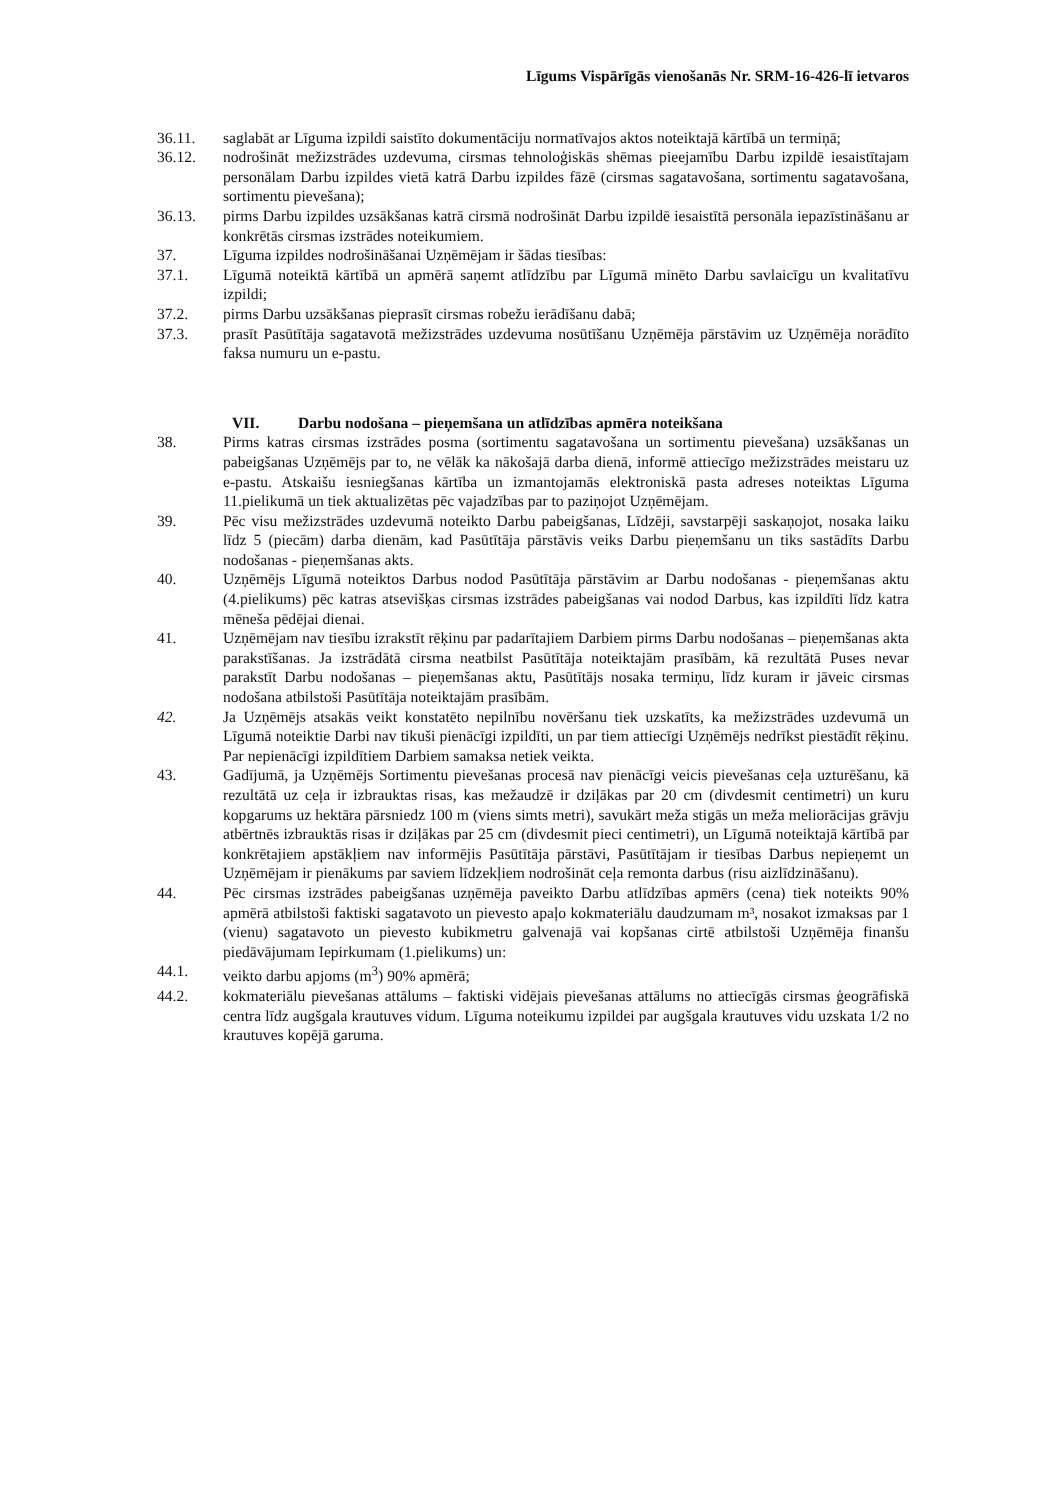Līgums Vispārīgās vienošanās Nr. SRM-16-426-lī ietvaros
36.11. saglabāt ar Līguma izpildi saistīto dokumentāciju normatīvajos aktos noteiktajā kārtībā un termiņā;
36.12. nodrošināt mežizstrādes uzdevuma, cirsmas tehnoloģiskās shēmas pieejamību Darbu izpildē iesaistītajam personālam Darbu izpildes vietā katrā Darbu izpildes fāzē (cirsmas sagatavošana, sortimentu sagatavošana, sortimentu pievešana);
36.13. pirms Darbu izpildes uzsākšanas katrā cirsmā nodrošināt Darbu izpildē iesaistītā personāla iepazīstināšanu ar konkrētās cirsmas izstrādes noteikumiem.
37. Līguma izpildes nodrošināšanai Uzņēmējam ir šādas tiesības:
37.1. Līgumā noteiktā kārtībā un apmērā saņemt atlīdzību par Līgumā minēto Darbu savlaicīgu un kvalitatīvu izpildi;
37.2. pirms Darbu uzsākšanas pieprasīt cirsmas robežu ierādīšanu dabā;
37.3. prasīt Pasūtītāja sagatavotā mežizstrādes uzdevuma nosūtīšanu Uzņēmēja pārstāvim uz Uzņēmēja norādīto faksa numuru un e-pastu.
VII. Darbu nodošana – pieņemšana un atlīdzības apmēra noteikšana
38. Pirms katras cirsmas izstrādes posma (sortimentu sagatavošana un sortimentu pievešana) uzsākšanas un pabeigšanas Uzņēmējs par to, ne vēlāk ka nākošajā darba dienā, informē attiecīgo mežizstrādes meistaru uz e-pastu. Atskaišu iesniegšanas kārtība un izmantojamās elektroniskā pasta adreses noteiktas Līguma 11.pielikumā un tiek aktualizētas pēc vajadzības par to paziņojot Uzņēmējam.
39. Pēc visu mežizstrādes uzdevumā noteikto Darbu pabeigšanas, Līdzēji, savstarpēji saskaņojot, nosaka laiku līdz 5 (piecām) darba dienām, kad Pasūtītāja pārstāvis veiks Darbu pieņemšanu un tiks sastādīts Darbu nodošanas - pieņemšanas akts.
40. Uzņēmējs Līgumā noteiktos Darbus nodod Pasūtītāja pārstāvim ar Darbu nodošanas - pieņemšanas aktu (4.pielikums) pēc katras atsevišķas cirsmas izstrādes pabeigšanas vai nodod Darbus, kas izpildīti līdz katra mēneša pēdējai dienai.
41. Uzņēmējam nav tiesību izrakstīt rēķinu par padarītajiem Darbiem pirms Darbu nodošanas – pieņemšanas akta parakstīšanas. Ja izstrādātā cirsma neatbilst Pasūtītāja noteiktajām prasībām, kā rezultātā Puses nevar parakstīt Darbu nodošanas – pieņemšanas aktu, Pasūtītājs nosaka termiņu, līdz kuram ir jāveic cirsmas nodošana atbilstoši Pasūtītāja noteiktajām prasībām.
42. Ja Uzņēmējs atsakās veikt konstatēto nepilnību novēršanu tiek uzskatīts, ka mežizstrādes uzdevumā un Līgumā noteiktie Darbi nav tikuši pienācīgi izpildīti, un par tiem attiecīgi Uzņēmējs nedrīkst piestādīt rēķinu. Par nepienācīgi izpildītiem Darbiem samaksa netiek veikta.
43. Gadījumā, ja Uzņēmējs Sortimentu pievešanas procesā nav pienācīgi veicis pievešanas ceļa uzturēšanu, kā rezultātā uz ceļa ir izbrauktas risas, kas mežaudzē ir dziļākas par 20 cm (divdesmit centimetri) un kuru kopgarums uz hektāra pārsniedz 100 m (viens simts metri), savukārt meža stigās un meža meliorācijas grāvju atbērtnēs izbrauktās risas ir dziļākas par 25 cm (divdesmit pieci centimetri), un Līgumā noteiktajā kārtībā par konkrētajiem apstākļiem nav informējis Pasūtītāja pārstāvi, Pasūtītājam ir tiesības Darbus nepieņemt un Uzņēmējam ir pienākums par saviem līdzekļiem nodrošināt ceļa remonta darbus (risu aizlīdzināšanu).
44. Pēc cirsmas izstrādes pabeigšanas uzņēmēja paveikto Darbu atlīdzības apmērs (cena) tiek noteikts 90% apmērā atbilstoši faktiski sagatavoto un pievesto apaļo kokmateriālu daudzumam m³, nosakot izmaksas par 1 (vienu) sagatavoto un pievesto kubikmetru galvenajā vai kopšanas cirtē atbilstoši Uzņēmēja finanšu piedāvājumam Iepirkumam (1.pielikums) un:
44.1. veikto darbu apjoms (m<sup>3</sup>) 90% apmērā;
44.2. kokmateriālu pievešanas attālums – faktiski vidējais pievešanas attālums no attiecīgās cirsmas ģeogrāfiskā centra līdz augšgala krautuves vidum. Līguma noteikumu izpildei par augšgala krautuves vidu uzskata 1/2 no krautuves kopējā garuma.